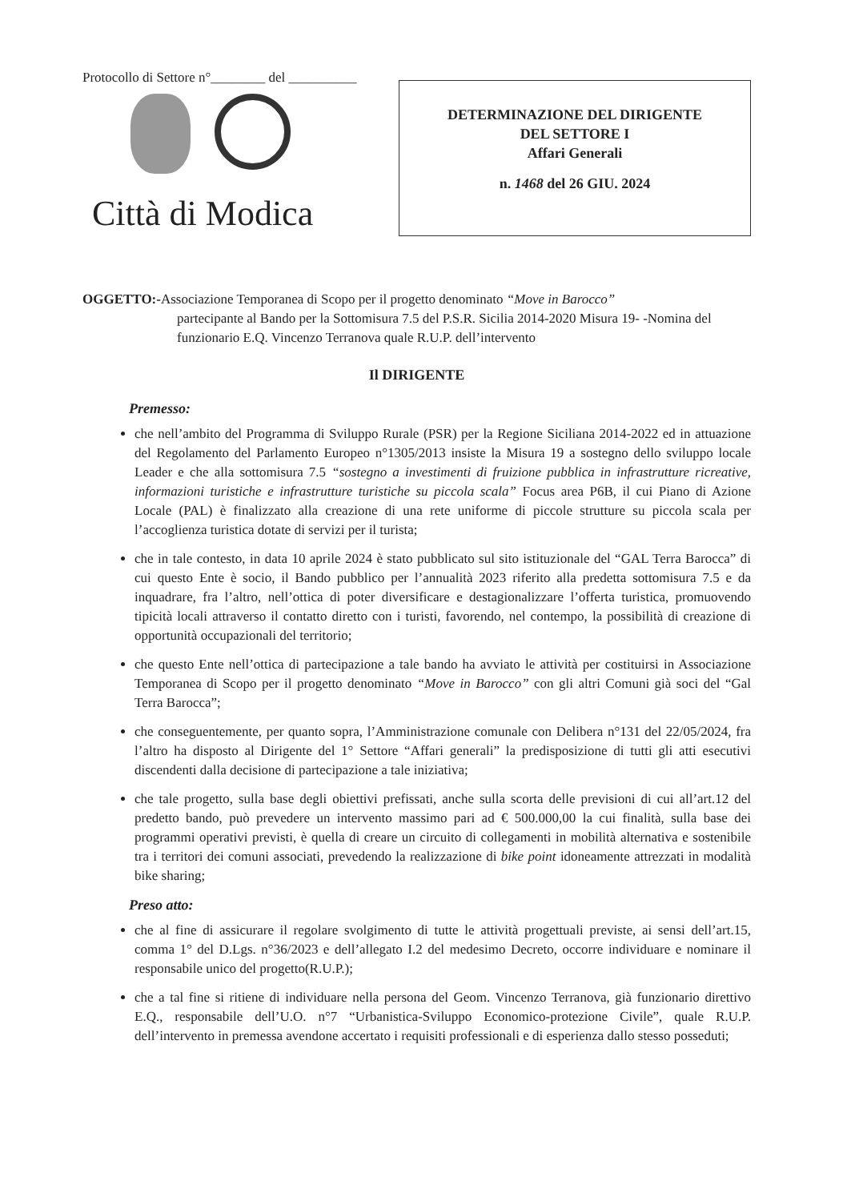Protocollo di Settore n°________ del __________
Città di Modica
DETERMINAZIONE DEL DIRIGENTE
DEL SETTORE I
Affari Generali
n. 1468 del 26 GIU. 2024
OGGETTO:-Associazione Temporanea di Scopo per il progetto denominato “Move in Barocco”
partecipante al Bando per la Sottomisura 7.5 del P.S.R. Sicilia 2014-2020 Misura 19- -Nomina del funzionario E.Q. Vincenzo Terranova quale R.U.P. dell’intervento
Il DIRIGENTE
Premesso:
che nell’ambito del Programma di Sviluppo Rurale (PSR) per la Regione Siciliana 2014-2022 ed in attuazione del Regolamento del Parlamento Europeo n°1305/2013 insiste la Misura 19 a sostegno dello sviluppo locale Leader e che alla sottomisura 7.5 “sostegno a investimenti di fruizione pubblica in infrastrutture ricreative, informazioni turistiche e infrastrutture turistiche su piccola scala” Focus area P6B, il cui Piano di Azione Locale (PAL) è finalizzato alla creazione di una rete uniforme di piccole strutture su piccola scala per l’accoglienza turistica dotate di servizi per il turista;
che in tale contesto, in data 10 aprile 2024 è stato pubblicato sul sito istituzionale del “GAL Terra Barocca” di cui questo Ente è socio, il Bando pubblico per l’annualità 2023 riferito alla predetta sottomisura 7.5 e da inquadrare, fra l’altro, nell’ottica di poter diversificare e destagionalizzare l’offerta turistica, promuovendo tipicità locali attraverso il contatto diretto con i turisti, favorendo, nel contempo, la possibilità di creazione di opportunità occupazionali del territorio;
che questo Ente nell’ottica di partecipazione a tale bando ha avviato le attività per costituirsi in Associazione Temporanea di Scopo per il progetto denominato “Move in Barocco” con gli altri Comuni già soci del “Gal Terra Barocca”;
che conseguentemente, per quanto sopra, l’Amministrazione comunale con Delibera n°131 del 22/05/2024, fra l’altro ha disposto al Dirigente del 1° Settore “Affari generali” la predisposizione di tutti gli atti esecutivi discendenti dalla decisione di partecipazione a tale iniziativa;
che tale progetto, sulla base degli obiettivi prefissati, anche sulla scorta delle previsioni di cui all’art.12 del predetto bando, può prevedere un intervento massimo pari ad € 500.000,00 la cui finalità, sulla base dei programmi operativi previsti, è quella di creare un circuito di collegamenti in mobilità alternativa e sostenibile tra i territori dei comuni associati, prevedendo la realizzazione di bike point idoneamente attrezzati in modalità bike sharing;
Preso atto:
che al fine di assicurare il regolare svolgimento di tutte le attività progettuali previste, ai sensi dell’art.15, comma 1° del D.Lgs. n°36/2023 e dell’allegato I.2 del medesimo Decreto, occorre individuare e nominare il responsabile unico del progetto(R.U.P.);
che a tal fine si ritiene di individuare nella persona del Geom. Vincenzo Terranova, già funzionario direttivo E.Q., responsabile dell’U.O. n°7 “Urbanistica-Sviluppo Economico-protezione Civile”, quale R.U.P. dell’intervento in premessa avendone accertato i requisiti professionali e di esperienza dallo stesso posseduti;